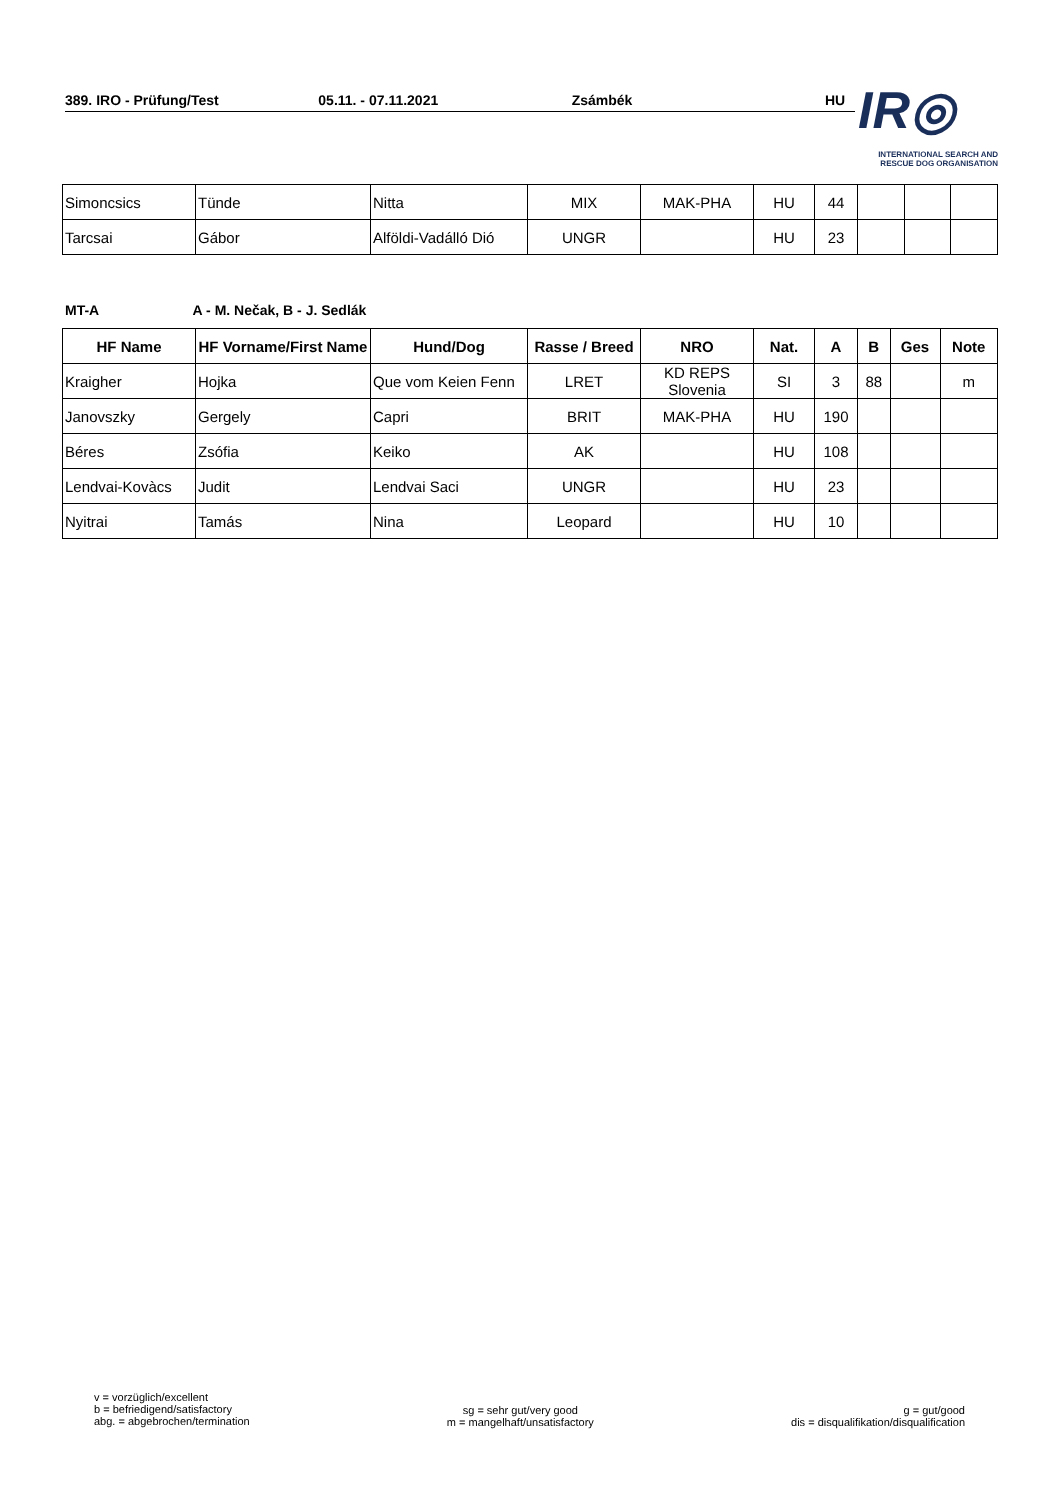389. IRO - Prüfung/Test 05.11. - 07.11.2021 Zsámbék HU
IR◎
INTERNATIONAL SEARCH AND
RESCUE DOG ORGANISATION
| Simoncsics | Tünde | Nitta | MIX | MAK-PHA | HU | 44 | | | |
| Tarcsai | Gábor | Alföldi-Vadálló Dió | UNGR | | HU | 23 | | | |
MT-A A - M. Nečak, B - J. Sedlák
| HF Name | HF Vorname/First Name | Hund/Dog | Rasse / Breed | NRO | Nat. | A | B | Ges | Note |
| --- | --- | --- | --- | --- | --- | --- | --- | --- | --- |
| Kraigher | Hojka | Que vom Keien Fenn | LRET | KD REPS Slovenia | SI | 3 | 88 | | m |
| Janovszky | Gergely | Capri | BRIT | MAK-PHA | HU | 190 | | | |
| Béres | Zsófia | Keiko | AK | | HU | 108 | | | |
| Lendvai-Kovàcs | Judit | Lendvai Saci | UNGR | | HU | 23 | | | |
| Nyitrai | Tamás | Nina | Leopard | | HU | 10 | | | |
v = vorzüglich/excellent
b = befriedigend/satisfactory
abg. = abgebrochen/termination
sg = sehr gut/very good
m = mangelhaft/unsatisfactory
g = gut/good
dis = disqualifikation/disqualification